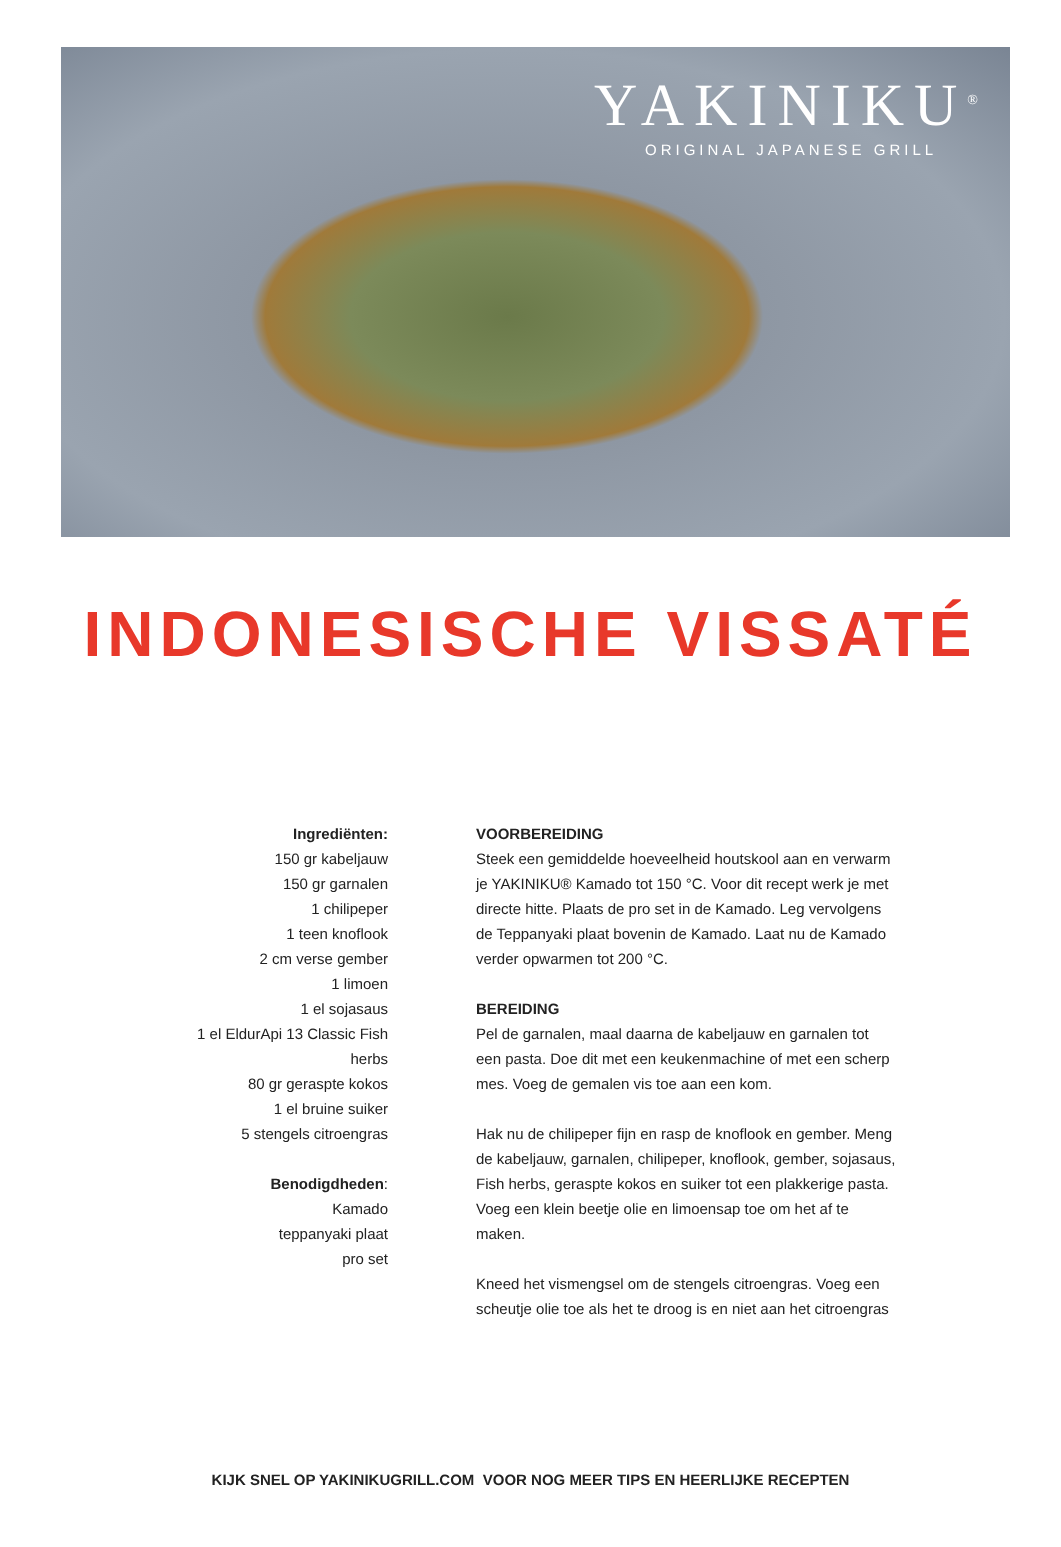YAKINIKU<sup>®</sup>
ORIGINAL JAPANESE GRILL
INDONESISCHE VISSATÉ
Ingrediënten:
150 gr kabeljauw
150 gr garnalen
1 chilipeper
1 teen knoflook
2 cm verse gember
1 limoen
1 el sojasaus
1 el EldurApi 13 Classic Fish
herbs
80 gr geraspte kokos
1 el bruine suiker
5 stengels citroengras
Benodigdheden:
Kamado
teppanyaki plaat
pro set
VOORBEREIDING
Steek een gemiddelde hoeveelheid houtskool aan en verwarm je YAKINIKU® Kamado tot 150 °C. Voor dit recept werk je met directe hitte. Plaats de pro set in de Kamado. Leg vervolgens de Teppanyaki plaat bovenin de Kamado. Laat nu de Kamado verder opwarmen tot 200 °C.
BEREIDING
Pel de garnalen, maal daarna de kabeljauw en garnalen tot een pasta. Doe dit met een keukenmachine of met een scherp mes. Voeg de gemalen vis toe aan een kom.
Hak nu de chilipeper fijn en rasp de knoflook en gember. Meng de kabeljauw, garnalen, chilipeper, knoflook, gember, sojasaus, Fish herbs, geraspte kokos en suiker tot een plakkerige pasta. Voeg een klein beetje olie en limoensap toe om het af te maken.
Kneed het vismengsel om de stengels citroengras. Voeg een scheutje olie toe als het te droog is en niet aan het citroengras
KIJK SNEL OP YAKINIKUGRILL.COM VOOR NOG MEER TIPS EN HEERLIJKE RECEPTEN